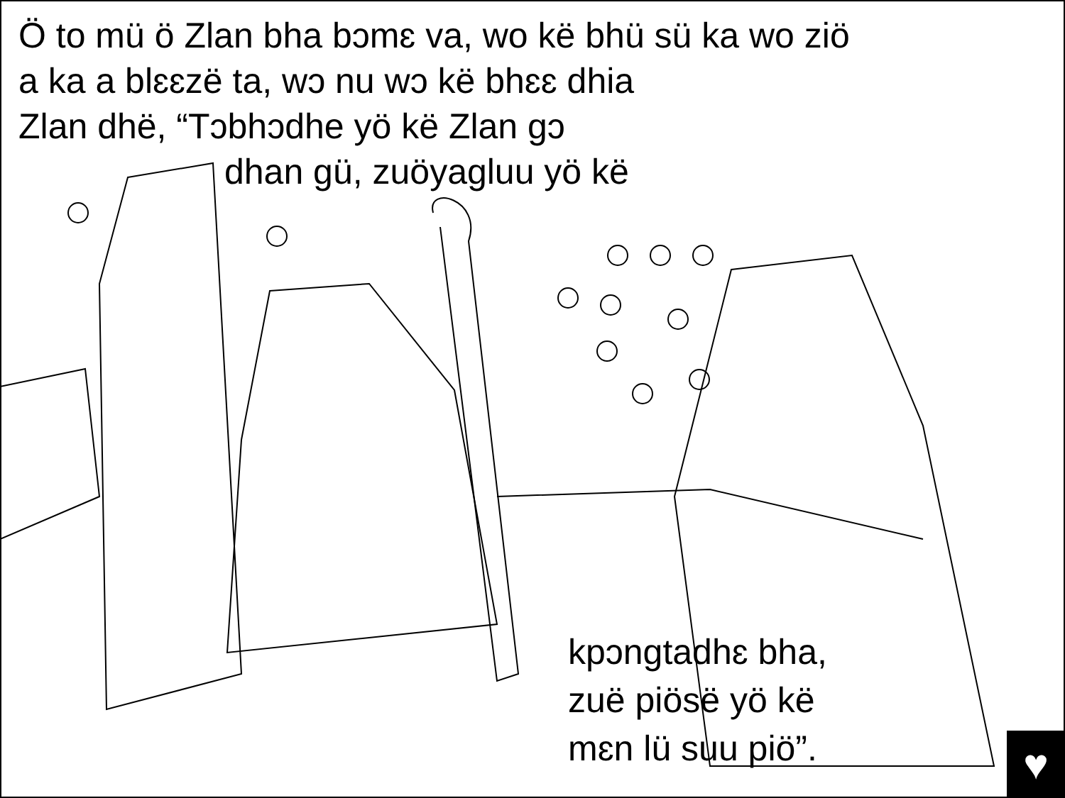Ö to mü ö Zlan bha bɔmɛ va, wo kë bhü sü ka wo ziö
a ka a blɛɛzë ta, wɔ nu wɔ kë bhɛɛ dhia
Zlan dhë, “Tɔbhɔdhe yö kë Zlan gɔ
dhan gü, zuöyagluu yö kë
kpɔngtadhɛ bha,
zuë piösë yö kë
mɛn lü suu piö”.
♥